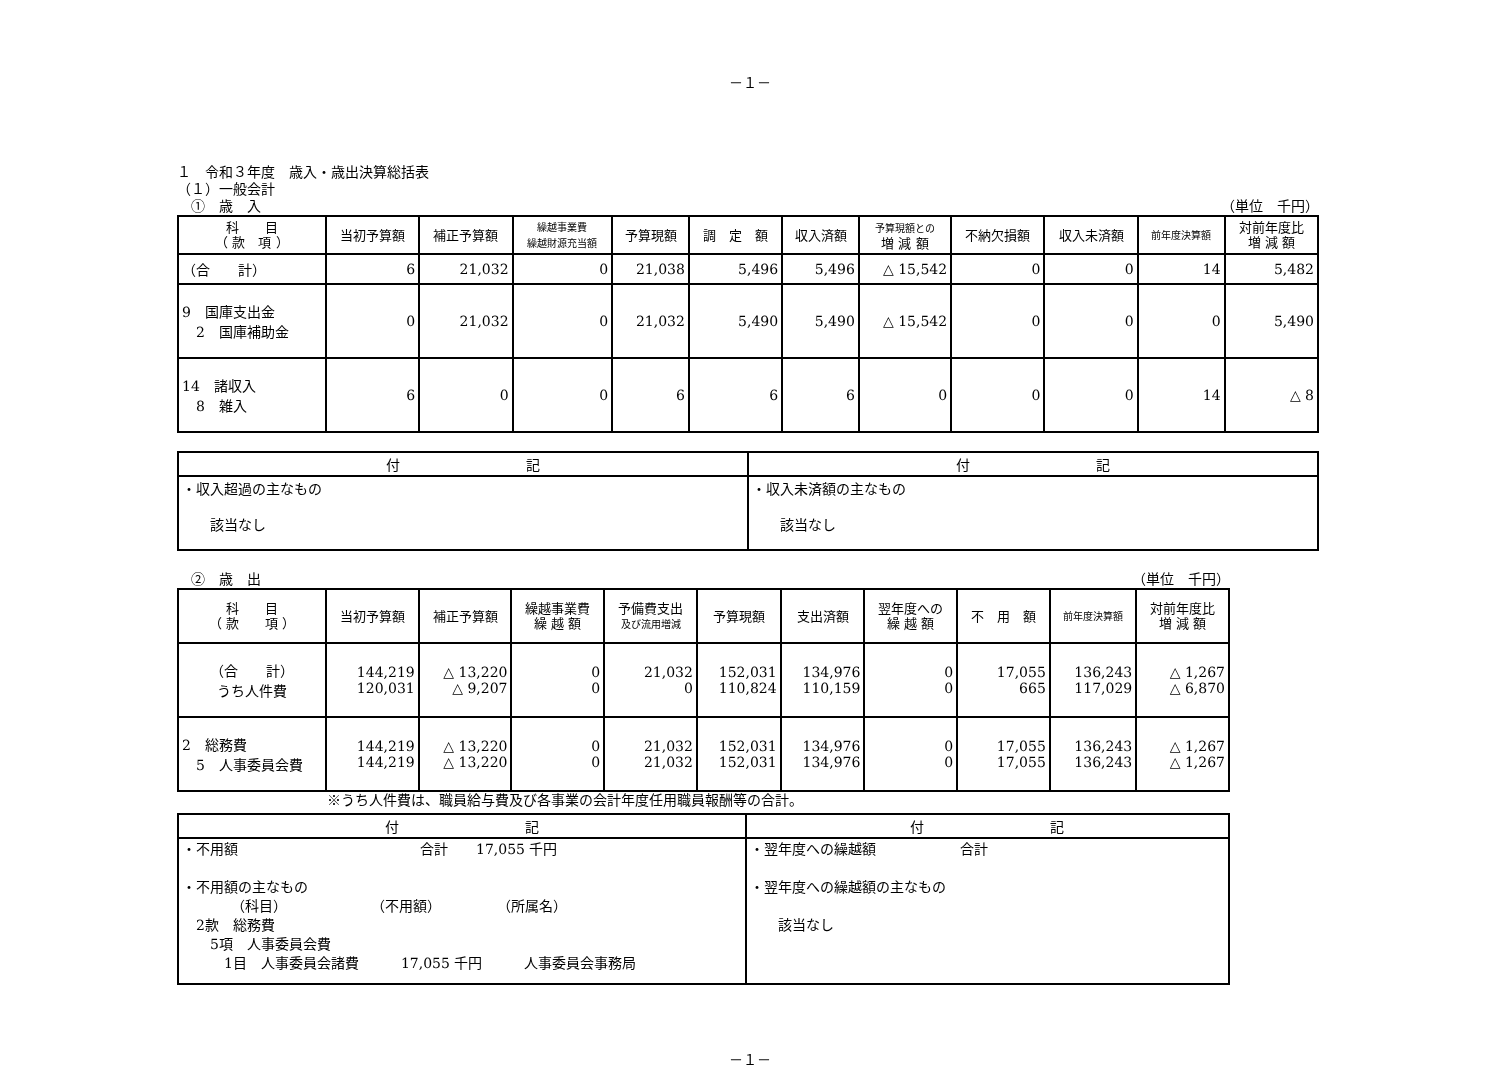－１－
１　令和３年度　歳入・歳出決算総括表
（１）一般会計
　①　歳　入 （単位　千円）
| 科 目 （ 款 項 ） | 当初予算額 | 補正予算額 | 繰越事業費 繰越財源充当額 | 予算現額 | 調 定 額 | 収入済額 | 予算現額との 増 減 額 | 不納欠損額 | 収入未済額 | 前年度決算額 | 対前年度比 増 減 額 |
| --- | --- | --- | --- | --- | --- | --- | --- | --- | --- | --- | --- |
| （合 計） | 6 | 21,032 | 0 | 21,038 | 5,496 | 5,496 | △ 15,542 | 0 | 0 | 14 | 5,482 |
| 9 国庫支出金 2 国庫補助金 | 0 | 21,032 | 0 | 21,032 | 5,490 | 5,490 | △ 15,542 | 0 | 0 | 0 | 5,490 |
| 14 諸収入 8 雑入 | 6 | 0 | 0 | 6 | 6 | 6 | 0 | 0 | 0 | 14 | △ 8 |
| 付 記 | 付 記 |
| --- | --- |
| ・収入超過の主なもの 該当なし | ・収入未済額の主なもの 該当なし |
　②　歳　出 （単位　千円）
| 科 目 （ 款 項 ） | 当初予算額 | 補正予算額 | 繰越事業費 繰 越 額 | 予備費支出 及び流用増減 | 予算現額 | 支出済額 | 翌年度への 繰 越 額 | 不 用 額 | 前年度決算額 | 対前年度比 増 減 額 |
| --- | --- | --- | --- | --- | --- | --- | --- | --- | --- | --- |
| （合 計） うち人件費 | 144,219 120,031 | △ 13,220 △ 9,207 | 0 0 | 21,032 0 | 152,031 110,824 | 134,976 110,159 | 0 0 | 17,055 665 | 136,243 117,029 | △ 1,267 △ 6,870 |
| 2 総務費 5 人事委員会費 | 144,219 144,219 | △ 13,220 △ 13,220 | 0 0 | 21,032 21,032 | 152,031 152,031 | 134,976 134,976 | 0 0 | 17,055 17,055 | 136,243 136,243 | △ 1,267 △ 1,267 |
※うち人件費は、職員給与費及び各事業の会計年度任用職員報酬等の合計。
| 付 記 | 付 記 |
| --- | --- |
| ・不用額 合計 17,055 千円 ・不用額の主なもの （科目） （不用額） （所属名） 2款 総務費 5項 人事委員会費 1目 人事委員会諸費 17,055 千円 人事委員会事務局 | ・翌年度への繰越額 合計 ・翌年度への繰越額の主なもの 該当なし |
－１－